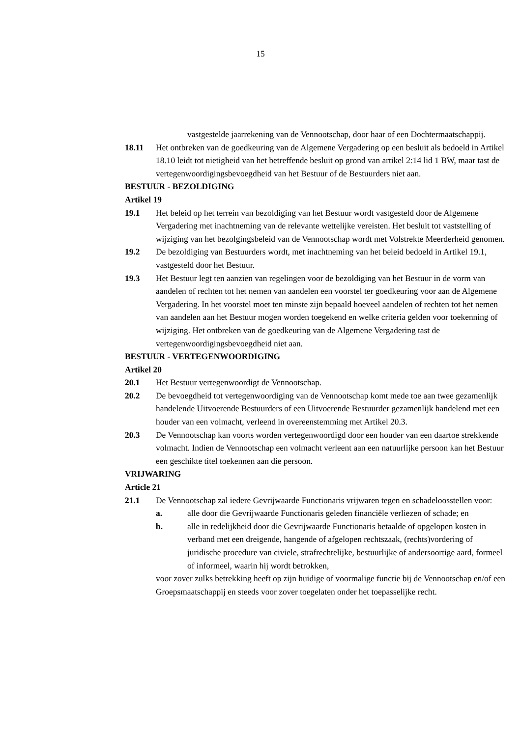15
vastgestelde jaarrekening van de Vennootschap, door haar of een Dochtermaatschappij.
18.11 Het ontbreken van de goedkeuring van de Algemene Vergadering op een besluit als bedoeld in Artikel 18.10 leidt tot nietigheid van het betreffende besluit op grond van artikel 2:14 lid 1 BW, maar tast de vertegenwoordigingsbevoegdheid van het Bestuur of de Bestuurders niet aan.
BESTUUR - BEZOLDIGING
Artikel 19
19.1 Het beleid op het terrein van bezoldiging van het Bestuur wordt vastgesteld door de Algemene Vergadering met inachtneming van de relevante wettelijke vereisten. Het besluit tot vaststelling of wijziging van het bezolgingsbeleid van de Vennootschap wordt met Volstrekte Meerderheid genomen.
19.2 De bezoldiging van Bestuurders wordt, met inachtneming van het beleid bedoeld in Artikel 19.1, vastgesteld door het Bestuur.
19.3 Het Bestuur legt ten aanzien van regelingen voor de bezoldiging van het Bestuur in de vorm van aandelen of rechten tot het nemen van aandelen een voorstel ter goedkeuring voor aan de Algemene Vergadering. In het voorstel moet ten minste zijn bepaald hoeveel aandelen of rechten tot het nemen van aandelen aan het Bestuur mogen worden toegekend en welke criteria gelden voor toekenning of wijziging. Het ontbreken van de goedkeuring van de Algemene Vergadering tast de vertegenwoordigingsbevoegdheid niet aan.
BESTUUR - VERTEGENWOORDIGING
Artikel 20
20.1 Het Bestuur vertegenwoordigt de Vennootschap.
20.2 De bevoegdheid tot vertegenwoordiging van de Vennootschap komt mede toe aan twee gezamenlijk handelende Uitvoerende Bestuurders of een Uitvoerende Bestuurder gezamenlijk handelend met een houder van een volmacht, verleend in overeenstemming met Artikel 20.3.
20.3 De Vennootschap kan voorts worden vertegenwoordigd door een houder van een daartoe strekkende volmacht. Indien de Vennootschap een volmacht verleent aan een natuurlijke persoon kan het Bestuur een geschikte titel toekennen aan die persoon.
VRIJWARING
Article 21
21.1 De Vennootschap zal iedere Gevrijwaarde Functionaris vrijwaren tegen en schadeloosstellen voor:
a. alle door die Gevrijwaarde Functionaris geleden financiële verliezen of schade; en
b. alle in redelijkheid door die Gevrijwaarde Functionaris betaalde of opgelopen kosten in verband met een dreigende, hangende of afgelopen rechtszaak, (rechts)vordering of juridische procedure van civiele, strafrechtelijke, bestuurlijke of andersoortige aard, formeel of informeel, waarin hij wordt betrokken,
voor zover zulks betrekking heeft op zijn huidige of voormalige functie bij de Vennootschap en/of een Groepsmaatschappij en steeds voor zover toegelaten onder het toepasselijke recht.